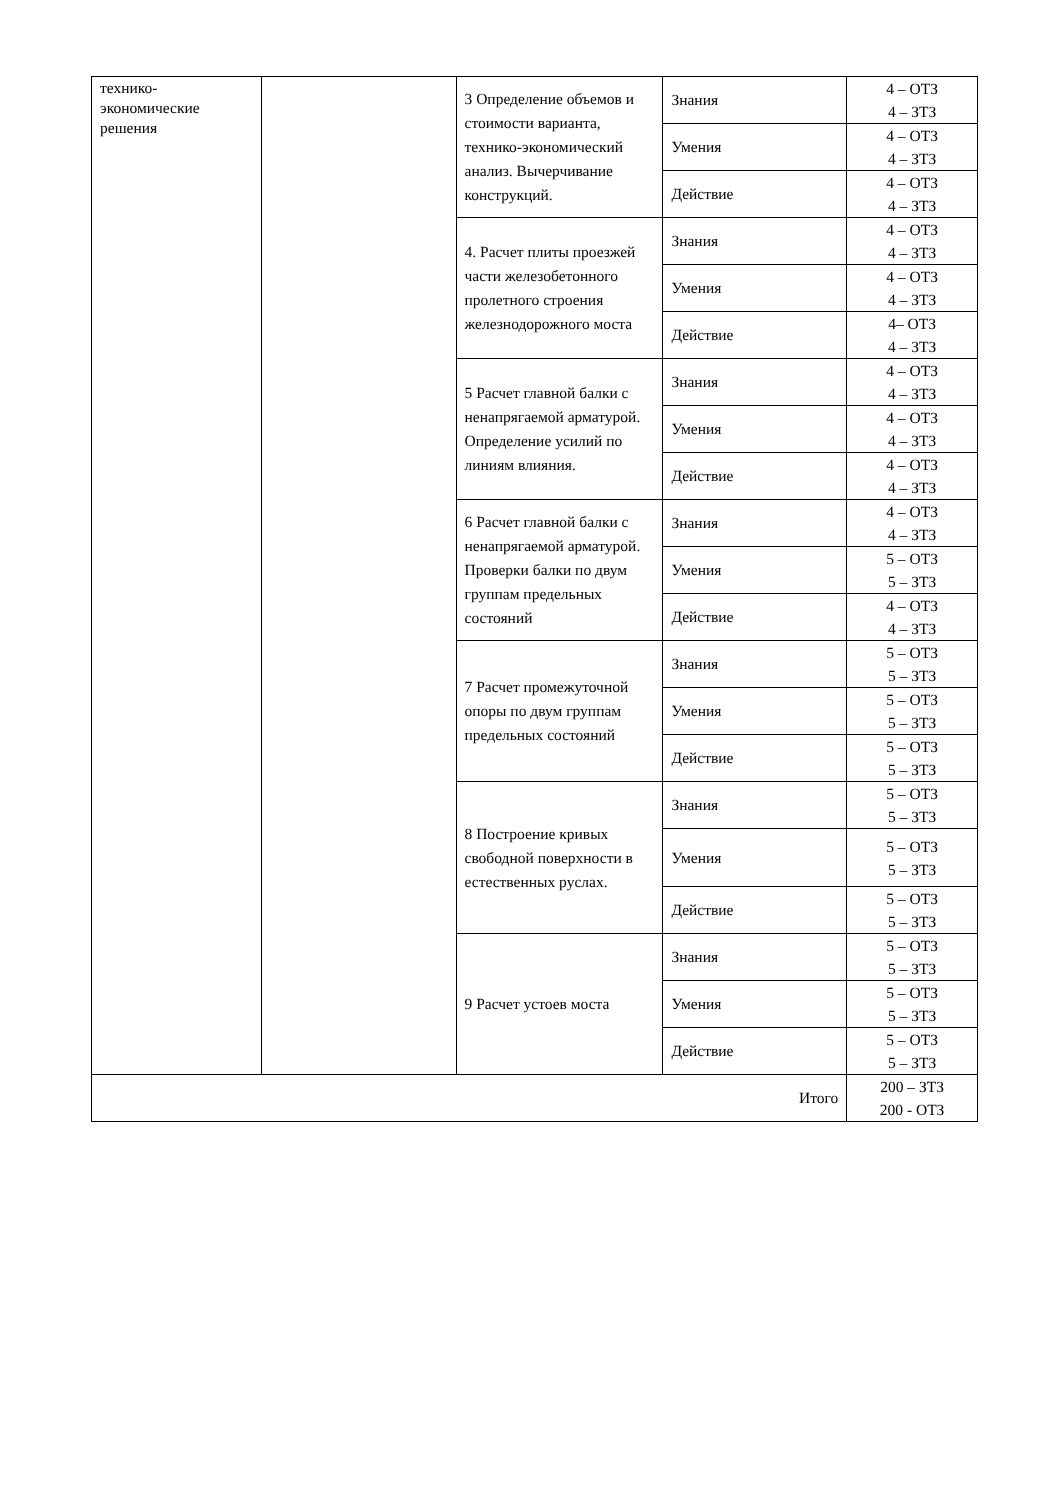| технико- экономические решения | | 3 Определение объемов и стоимости варианта, технико-экономический анализ. Вычерчивание конструкций. | Знания | 4 – ОТЗ 4 – ЗТЗ |
| | | | Умения | 4 – ОТЗ 4 – ЗТЗ |
| | | | Действие | 4 – ОТЗ 4 – ЗТЗ |
| | | 4. Расчет плиты проезжей части железобетонного пролетного строения железнодорожного моста | Знания | 4 – ОТЗ 4 – ЗТЗ |
| | | | Умения | 4 – ОТЗ 4 – ЗТЗ |
| | | | Действие | 4– ОТЗ 4 – ЗТЗ |
| | | 5 Расчет главной балки с ненапрягаемой арматурой. Определение усилий по линиям влияния. | Знания | 4 – ОТЗ 4 – ЗТЗ |
| | | | Умения | 4 – ОТЗ 4 – ЗТЗ |
| | | | Действие | 4 – ОТЗ 4 – ЗТЗ |
| | | 6 Расчет главной балки с ненапрягаемой арматурой. Проверки балки по двум группам предельных состояний | Знания | 4 – ОТЗ 4 – ЗТЗ |
| | | | Умения | 5 – ОТЗ 5 – ЗТЗ |
| | | | Действие | 4 – ОТЗ 4 – ЗТЗ |
| | | 7 Расчет промежуточной опоры по двум группам предельных состояний | Знания | 5 – ОТЗ 5 – ЗТЗ |
| | | | Умения | 5 – ОТЗ 5 – ЗТЗ |
| | | | Действие | 5 – ОТЗ 5 – ЗТЗ |
| | | 8 Построение кривых свободной поверхности в естественных руслах. | Знания | 5 – ОТЗ 5 – ЗТЗ |
| | | | Умения | 5 – ОТЗ 5 – ЗТЗ |
| | | | Действие | 5 – ОТЗ 5 – ЗТЗ |
| | | 9 Расчет устоев моста | Знания | 5 – ОТЗ 5 – ЗТЗ |
| | | | Умения | 5 – ОТЗ 5 – ЗТЗ |
| | | | Действие | 5 – ОТЗ 5 – ЗТЗ |
| Итого | | | | 200 – ЗТЗ 200 - ОТЗ |